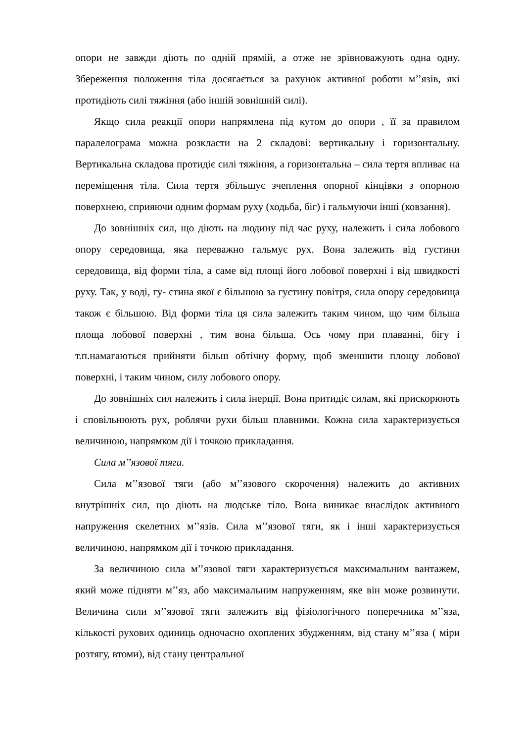опори не завжди діють по одній прямій, а отже не зрівноважують одна одну. Збереження положення тіла досягається за рахунок активної роботи м’’язів, які протидіють силі тяжіння (або іншій зовнішній силі).
Якщо сила реакції опори напрямлена під кутом до опори , її за правилом паралелограма можна розкласти на 2 складові: вертикальну і горизонтальну. Вертикальна складова протидіє силі тяжіння, а горизонтальна – сила тертя впливає на переміщення тіла. Сила тертя збільшує зчеплення опорної кінцівки з опорною поверхнею, сприяючи одним формам руху (ходьба, біг) і гальмуючи інші (ковзання).
До зовнішніх сил, що діють на людину під час руху, належить і сила лобового опору середовища, яка переважно гальмує рух. Вона залежить від густини середовища, від форми тіла, а саме від площі його лобової поверхні і від швидкості руху. Так, у воді, гу- стина якої є більшою за густину повітря, сила опору середовища також є більшою. Від форми тіла ця сила залежить таким чином, що чим більша площа лобової поверхні , тим вона більша. Ось чому при плаванні, бігу і т.п.намагаються прийняти більш обтічну форму, щоб зменшити площу лобової поверхні, і таким чином, силу лобового опору.
До зовнішніх сил належить і сила інерції. Вона притидіє силам, які прискорюють і сповільнюють рух, роблячи рухи більш плавними. Кожна сила характеризується величиною, напрямком дії і точкою прикладання.
Сила м’’язової тяги.
Сила м’’язової тяги (або м’’язового скорочення) належить до активних внутрішніх сил, що діють на людське тіло. Вона виникає внаслідок активного напруження скелетних м’’язів. Сила м’’язової тяги, як і інші характеризується величиною, напрямком дії і точкою прикладання.
За величиною сила м’’язової тяги характеризується максимальним вантажем, який може підняти м’’яз, або максимальним напруженням, яке він може розвинути. Величина сили м’’язової тяги залежить від фізіологічного поперечника м’’яза, кількості рухових одиниць одночасно охоплених збудженням, від стану м’’яза ( міри розтягу, втоми), від стану центральної